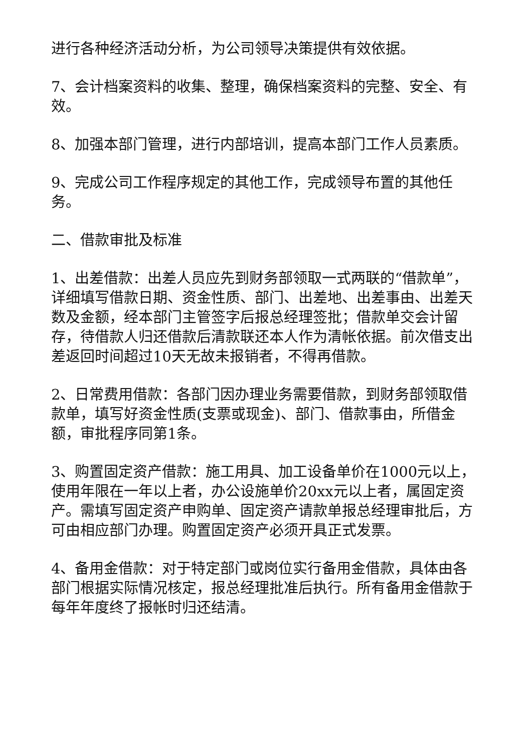进行各种经济活动分析，为公司领导决策提供有效依据。
7、会计档案资料的收集、整理，确保档案资料的完整、安全、有效。
8、加强本部门管理，进行内部培训，提高本部门工作人员素质。
9、完成公司工作程序规定的其他工作，完成领导布置的其他任务。
二、借款审批及标准
1、出差借款：出差人员应先到财务部领取一式两联的“借款单”，详细填写借款日期、资金性质、部门、出差地、出差事由、出差天数及金额，经本部门主管签字后报总经理签批；借款单交会计留存，待借款人归还借款后清款联还本人作为清帐依据。前次借支出差返回时间超过10天无故未报销者，不得再借款。
2、日常费用借款：各部门因办理业务需要借款，到财务部领取借款单，填写好资金性质(支票或现金)、部门、借款事由，所借金额，审批程序同第1条。
3、购置固定资产借款：施工用具、加工设备单价在1000元以上，使用年限在一年以上者，办公设施单价20xx元以上者，属固定资产。需填写固定资产申购单、固定资产请款单报总经理审批后，方可由相应部门办理。购置固定资产必须开具正式发票。
4、备用金借款：对于特定部门或岗位实行备用金借款，具体由各部门根据实际情况核定，报总经理批准后执行。所有备用金借款于每年年度终了报帐时归还结清。